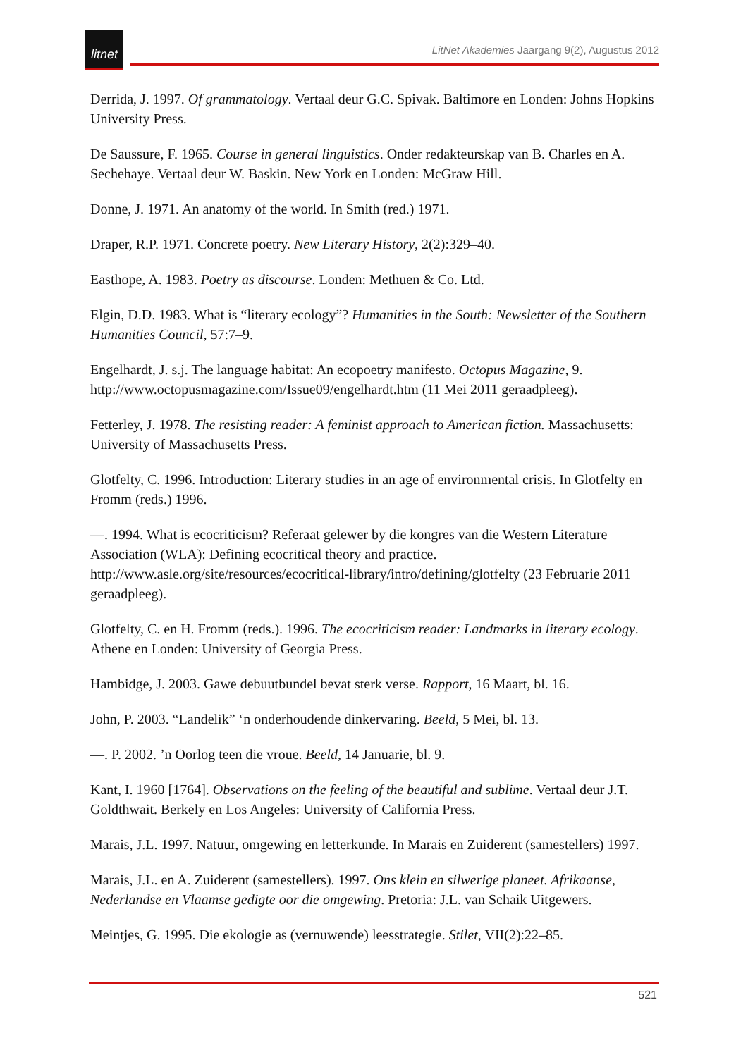litnet
LitNet Akademies Jaargang 9(2), Augustus 2012
Derrida, J. 1997. Of grammatology. Vertaal deur G.C. Spivak. Baltimore en Londen: Johns Hopkins University Press.
De Saussure, F. 1965. Course in general linguistics. Onder redakteurskap van B. Charles en A. Sechehaye. Vertaal deur W. Baskin. New York en Londen: McGraw Hill.
Donne, J. 1971. An anatomy of the world. In Smith (red.) 1971.
Draper, R.P. 1971. Concrete poetry. New Literary History, 2(2):329–40.
Easthope, A. 1983. Poetry as discourse. Londen: Methuen & Co. Ltd.
Elgin, D.D. 1983. What is “literary ecology”? Humanities in the South: Newsletter of the Southern Humanities Council, 57:7–9.
Engelhardt, J. s.j. The language habitat: An ecopoetry manifesto. Octopus Magazine, 9. http://www.octopusmagazine.com/Issue09/engelhardt.htm (11 Mei 2011 geraadpleeg).
Fetterley, J. 1978. The resisting reader: A feminist approach to American fiction. Massachusetts: University of Massachusetts Press.
Glotfelty, C. 1996. Introduction: Literary studies in an age of environmental crisis. In Glotfelty en Fromm (reds.) 1996.
—. 1994. What is ecocriticism? Referaat gelewer by die kongres van die Western Literature Association (WLA): Defining ecocritical theory and practice. http://www.asle.org/site/resources/ecocritical-library/intro/defining/glotfelty (23 Februarie 2011 geraadpleeg).
Glotfelty, C. en H. Fromm (reds.). 1996. The ecocriticism reader: Landmarks in literary ecology. Athene en Londen: University of Georgia Press.
Hambidge, J. 2003. Gawe debuutbundel bevat sterk verse. Rapport, 16 Maart, bl. 16.
John, P. 2003. “Landelik” ‘n onderhoudende dinkervaring. Beeld, 5 Mei, bl. 13.
—. P. 2002. ’n Oorlog teen die vroue. Beeld, 14 Januarie, bl. 9.
Kant, I. 1960 [1764]. Observations on the feeling of the beautiful and sublime. Vertaal deur J.T. Goldthwait. Berkely en Los Angeles: University of California Press.
Marais, J.L. 1997. Natuur, omgewing en letterkunde. In Marais en Zuiderent (samestellers) 1997.
Marais, J.L. en A. Zuiderent (samestellers). 1997. Ons klein en silwerige planeet. Afrikaanse, Nederlandse en Vlaamse gedigte oor die omgewing. Pretoria: J.L. van Schaik Uitgewers.
Meintjes, G. 1995. Die ekologie as (vernuwende) leesstrategie. Stilet, VII(2):22–85.
521